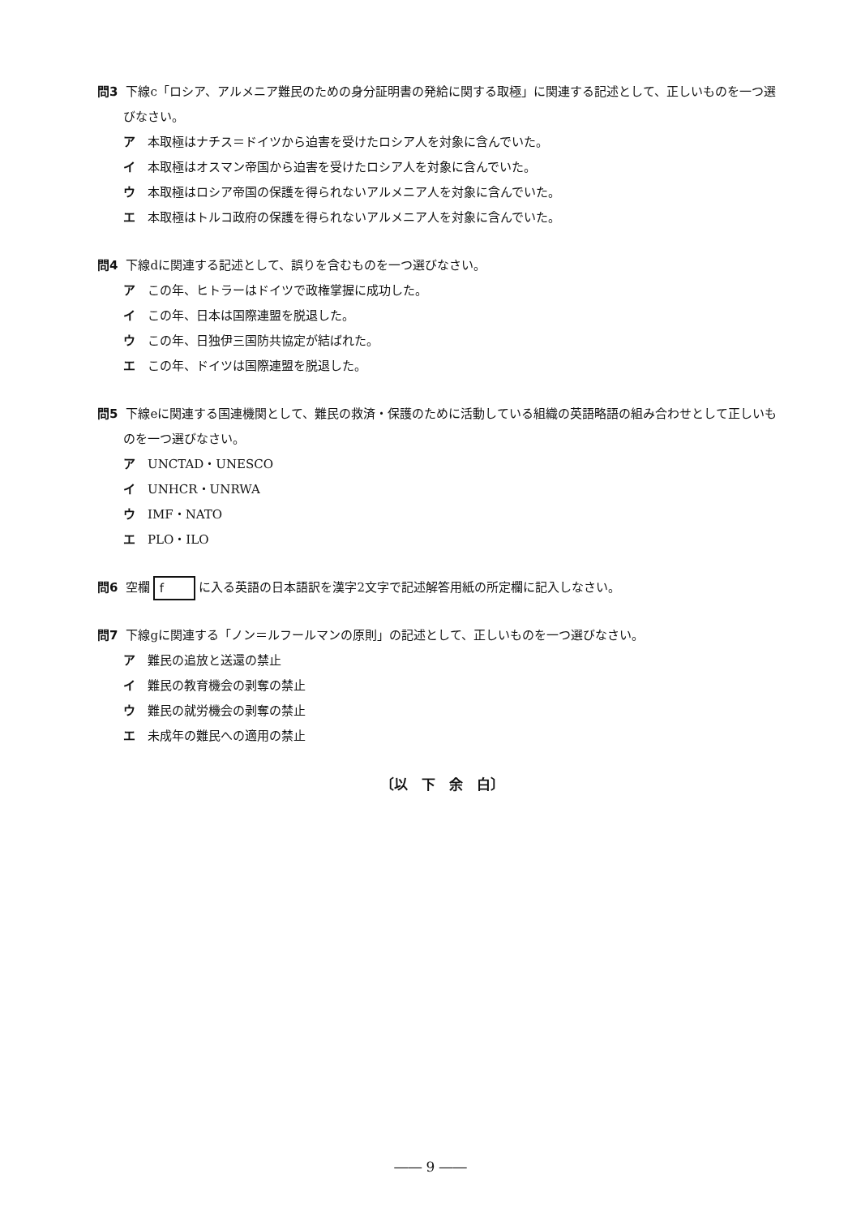問3 下線c「ロシア、アルメニア難民のための身分証明書の発給に関する取極」に関連する記述として、正しいものを一つ選びなさい。
ア 本取極はナチス＝ドイツから迫害を受けたロシア人を対象に含んでいた。
イ 本取極はオスマン帝国から迫害を受けたロシア人を対象に含んでいた。
ウ 本取極はロシア帝国の保護を得られないアルメニア人を対象に含んでいた。
エ 本取極はトルコ政府の保護を得られないアルメニア人を対象に含んでいた。
問4 下線dに関連する記述として、誤りを含むものを一つ選びなさい。
ア この年、ヒトラーはドイツで政権掌握に成功した。
イ この年、日本は国際連盟を脱退した。
ウ この年、日独伊三国防共協定が結ばれた。
エ この年、ドイツは国際連盟を脱退した。
問5 下線eに関連する国連機関として、難民の救済・保護のために活動している組織の英語略語の組み合わせとして正しいものを一つ選びなさい。
ア UNCTAD・UNESCO
イ UNHCR・UNRWA
ウ IMF・NATO
エ PLO・ILO
問6 空欄 f に入る英語の日本語訳を漢字2文字で記述解答用紙の所定欄に記入しなさい。
問7 下線gに関連する「ノン＝ルフールマンの原則」の記述として、正しいものを一つ選びなさい。
ア 難民の追放と送還の禁止
イ 難民の教育機会の剥奪の禁止
ウ 難民の就労機会の剥奪の禁止
エ 未成年の難民への適用の禁止
〔以　下　余　白〕
―― 9 ――